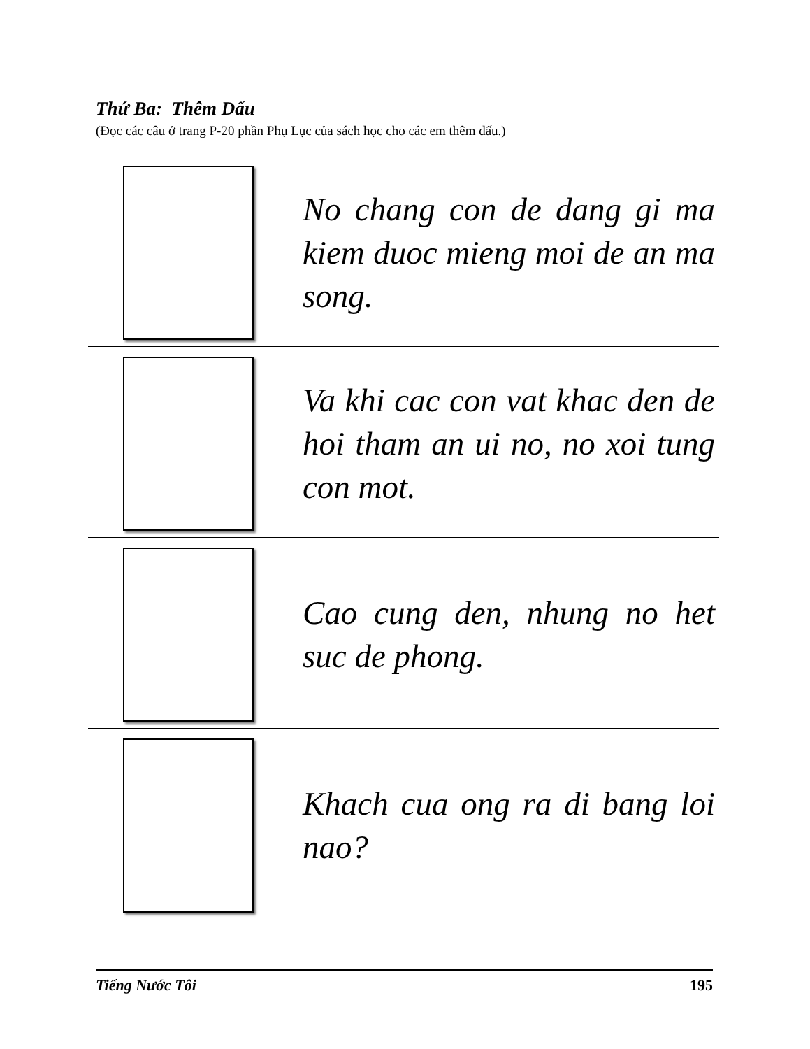Thứ Ba: Thêm Dấu
(Đọc các câu ở trang P-20 phần Phụ Lục của sách học cho các em thêm dấu.)
No chang con de dang gi ma kiem duoc mieng moi de an ma song.
Va khi cac con vat khac den de hoi tham an ui no, no xoi tung con mot.
Cao cung den, nhung no het suc de phong.
Khach cua ong ra di bang loi nao?
Tiếng Nước Tôi 195